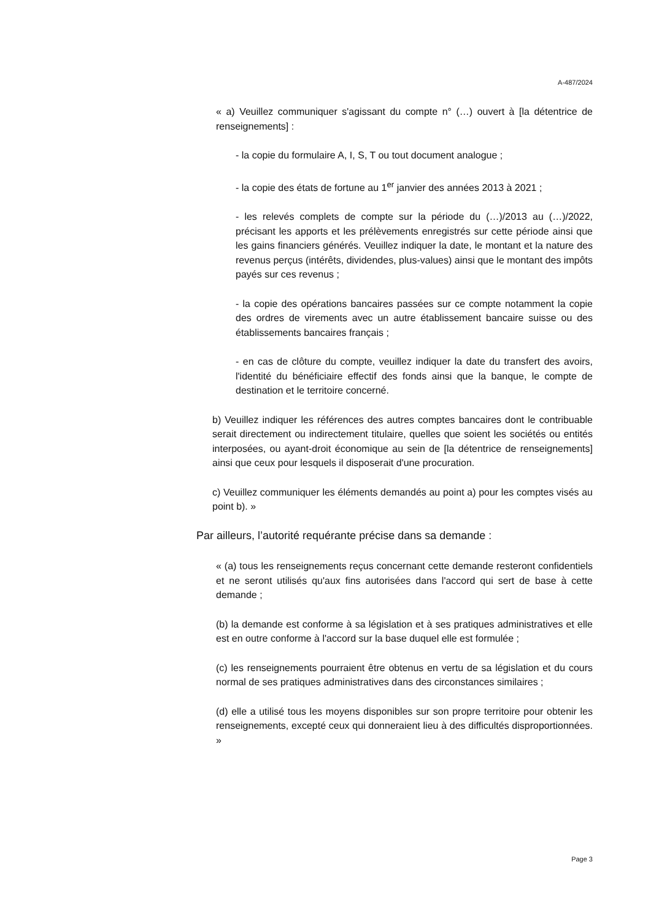A-487/2024
« a) Veuillez communiquer s'agissant du compte n° (…) ouvert à [la détentrice de renseignements] :
- la copie du formulaire A, I, S, T ou tout document analogue ;
- la copie des états de fortune au 1<sup>er</sup> janvier des années 2013 à 2021 ;
- les relevés complets de compte sur la période du (…)/2013 au (…)/2022, précisant les apports et les prélèvements enregistrés sur cette période ainsi que les gains financiers générés. Veuillez indiquer la date, le montant et la nature des revenus perçus (intérêts, dividendes, plus-values) ainsi que le montant des impôts payés sur ces revenus ;
- la copie des opérations bancaires passées sur ce compte notamment la copie des ordres de virements avec un autre établissement bancaire suisse ou des établissements bancaires français ;
- en cas de clôture du compte, veuillez indiquer la date du transfert des avoirs, l'identité du bénéficiaire effectif des fonds ainsi que la banque, le compte de destination et le territoire concerné.
b) Veuillez indiquer les références des autres comptes bancaires dont le contribuable serait directement ou indirectement titulaire, quelles que soient les sociétés ou entités interposées, ou ayant-droit économique au sein de [la détentrice de renseignements] ainsi que ceux pour lesquels il disposerait d'une procuration.
c) Veuillez communiquer les éléments demandés au point a) pour les comptes visés au point b). »
Par ailleurs, l’autorité requérante précise dans sa demande :
« (a) tous les renseignements reçus concernant cette demande resteront confidentiels et ne seront utilisés qu'aux fins autorisées dans l'accord qui sert de base à cette demande ;
(b) la demande est conforme à sa législation et à ses pratiques administratives et elle est en outre conforme à l'accord sur la base duquel elle est formulée ;
(c) les renseignements pourraient être obtenus en vertu de sa législation et du cours normal de ses pratiques administratives dans des circonstances similaires ;
(d) elle a utilisé tous les moyens disponibles sur son propre territoire pour obtenir les renseignements, excepté ceux qui donneraient lieu à des difficultés disproportionnées. »
Page 3